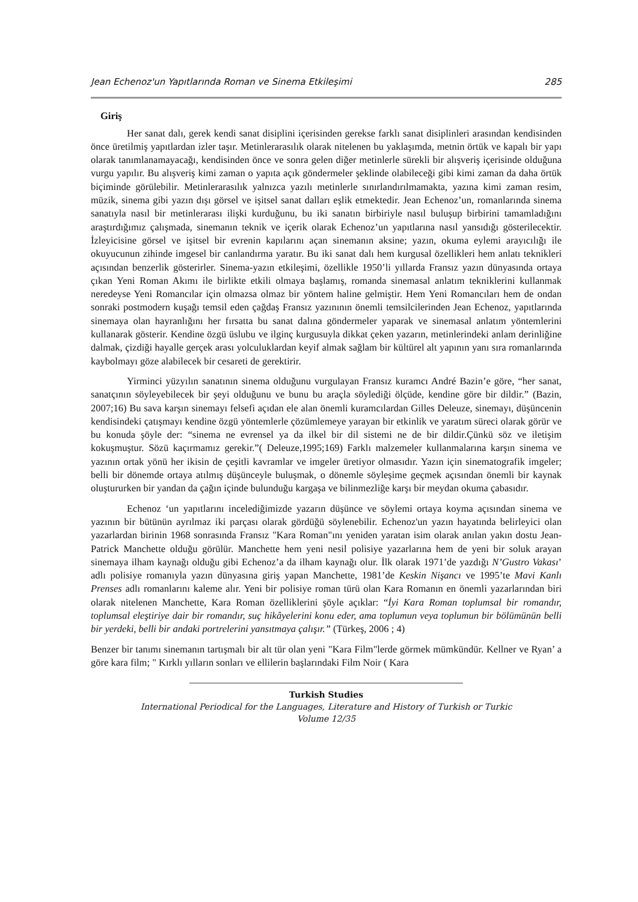Jean Echenoz'un Yapıtlarında Roman ve Sinema Etkileşimi 285
Giriş
Her sanat dalı, gerek kendi sanat disiplini içerisinden gerekse farklı sanat disiplinleri arasından kendisinden önce üretilmiş yapıtlardan izler taşır. Metinlerarasılık olarak nitelenen bu yaklaşımda, metnin örtük ve kapalı bir yapı olarak tanımlanamayacağı, kendisinden önce ve sonra gelen diğer metinlerle sürekli bir alışveriş içerisinde olduğuna vurgu yapılır. Bu alışveriş kimi zaman o yapıta açık göndermeler şeklinde olabileceği gibi kimi zaman da daha örtük biçiminde görülebilir. Metinlerarasılık yalnızca yazılı metinlerle sınırlandırılmamakta, yazına kimi zaman resim, müzik, sinema gibi yazın dışı görsel ve işitsel sanat dalları eşlik etmektedir. Jean Echenoz’un, romanlarında sinema sanatıyla nasıl bir metinlerarası ilişki kurduğunu, bu iki sanatın birbiriyle nasıl buluşup birbirini tamamladığını araştırdığımız çalışmada, sinemanın teknik ve içerik olarak Echenoz’un yapıtlarına nasıl yansıdığı gösterilecektir. İzleyicisine görsel ve işitsel bir evrenin kapılarını açan sinemanın aksine; yazın, okuma eylemi arayıcılığı ile okuyucunun zihinde imgesel bir canlandırma yaratır. Bu iki sanat dalı hem kurgusal özellikleri hem anlatı teknikleri açısından benzerlik gösterirler. Sinema-yazın etkileşimi, özellikle 1950’li yıllarda Fransız yazın dünyasında ortaya çıkan Yeni Roman Akımı ile birlikte etkili olmaya başlamış, romanda sinemasal anlatım tekniklerini kullanmak neredeyse Yeni Romancılar için olmazsa olmaz bir yöntem haline gelmiştir. Hem Yeni Romancıları hem de ondan sonraki postmodern kuşağı temsil eden çağdaş Fransız yazınının önemli temsilcilerinden Jean Echenoz, yapıtlarında sinemaya olan hayranlığını her fırsatta bu sanat dalına göndermeler yaparak ve sinemasal anlatım yöntemlerini kullanarak gösterir. Kendine özgü üslubu ve ilginç kurgusuyla dikkat çeken yazarın, metinlerindeki anlam derinliğine dalmak, çizdiği hayalle gerçek arası yolculuklardan keyif almak sağlam bir kültürel alt yapının yanı sıra romanlarında kaybolmayı göze alabilecek bir cesareti de gerektirir.
Yirminci yüzyılın sanatının sinema olduğunu vurgulayan Fransız kuramcı André Bazin’e göre, “her sanat, sanatçının söyleyebilecek bir şeyi olduğunu ve bunu bu araçla söylediği ölçüde, kendine göre bir dildir.” (Bazin, 2007;16) Bu sava karşın sinemayı felsefi açıdan ele alan önemli kuramcılardan Gilles Deleuze, sinemayı, düşüncenin kendisindeki çatışmayı kendine özgü yöntemlerle çözümlemeye yarayan bir etkinlik ve yaratım süreci olarak görür ve bu konuda şöyle der: “sinema ne evrensel ya da ilkel bir dil sistemi ne de bir dildir.Çünkü söz ve iletişim kokuşmuştur. Sözü kaçırmamız gerekir.”( Deleuze,1995;169) Farklı malzemeler kullanmalarına karşın sinema ve yazının ortak yönü her ikisin de çeşitli kavramlar ve imgeler üretiyor olmasıdır. Yazın için sinematografik imgeler; belli bir dönemde ortaya atılmış düşünceyle buluşmak, o dönemle söyleşime geçmek açısından önemli bir kaynak oluştururken bir yandan da çağın içinde bulunduğu kargaşa ve bilinmezliğe karşı bir meydan okuma çabasıdır.
Echenoz ‘un yapıtlarını incelediğimizde yazarın düşünce ve söylemi ortaya koyma açısından sinema ve yazının bir bütünün ayrılmaz iki parçası olarak gördüğü söylenebilir. Echenoz'un yazın hayatında belirleyici olan yazarlardan birinin 1968 sonrasında Fransız "Kara Roman"ını yeniden yaratan isim olarak anılan yakın dostu Jean-Patrick Manchette olduğu görülür. Manchette hem yeni nesil polisiye yazarlarına hem de yeni bir soluk arayan sinemaya ilham kaynağı olduğu gibi Echenoz’a da ilham kaynağı olur. İlk olarak 1971’de yazdığı N’Gustro Vakası’ adlı polisiye romanıyla yazın dünyasına giriş yapan Manchette, 1981’de Keskin Nişancı ve 1995’te Mavi Kanlı Prenses adlı romanlarını kaleme alır. Yeni bir polisiye roman türü olan Kara Romanın en önemli yazarlarından biri olarak nitelenen Manchette, Kara Roman özelliklerini şöyle açıklar: “İyi Kara Roman toplumsal bir romandır, toplumsal eleştiriye dair bir romandır, suç hikâyelerini konu eder, ama toplumun veya toplumun bir bölümünün belli bir yerdeki, belli bir andaki portrelerini yansıtmaya çalışır.” (Türkeş, 2006 ; 4)
Benzer bir tanımı sinemanın tartışmalı bir alt tür olan yeni "Kara Film"lerde görmek mümkündür. Kellner ve Ryan’ a göre kara film; " Kırklı yılların sonları ve ellilerin başlarındaki Film Noir ( Kara
Turkish Studies
International Periodical for the Languages, Literature and History of Turkish or Turkic
Volume 12/35